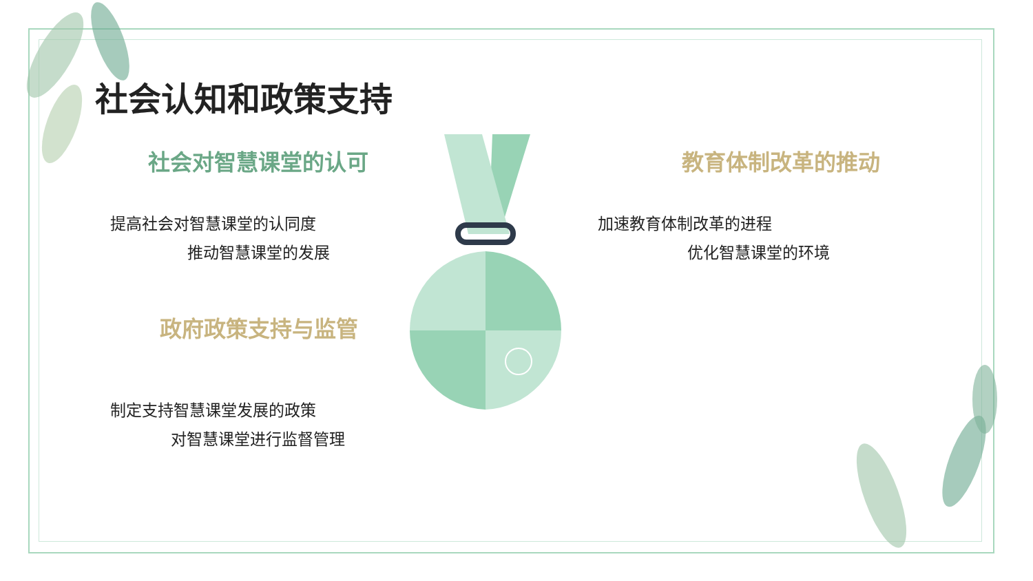社会认知和政策支持
社会对智慧课堂的认可
提高社会对智慧课堂的认同度
推动智慧课堂的发展
政府政策支持与监管
制定支持智慧课堂发展的政策
对智慧课堂进行监督管理
教育体制改革的推动
加速教育体制改革的进程
优化智慧课堂的环境